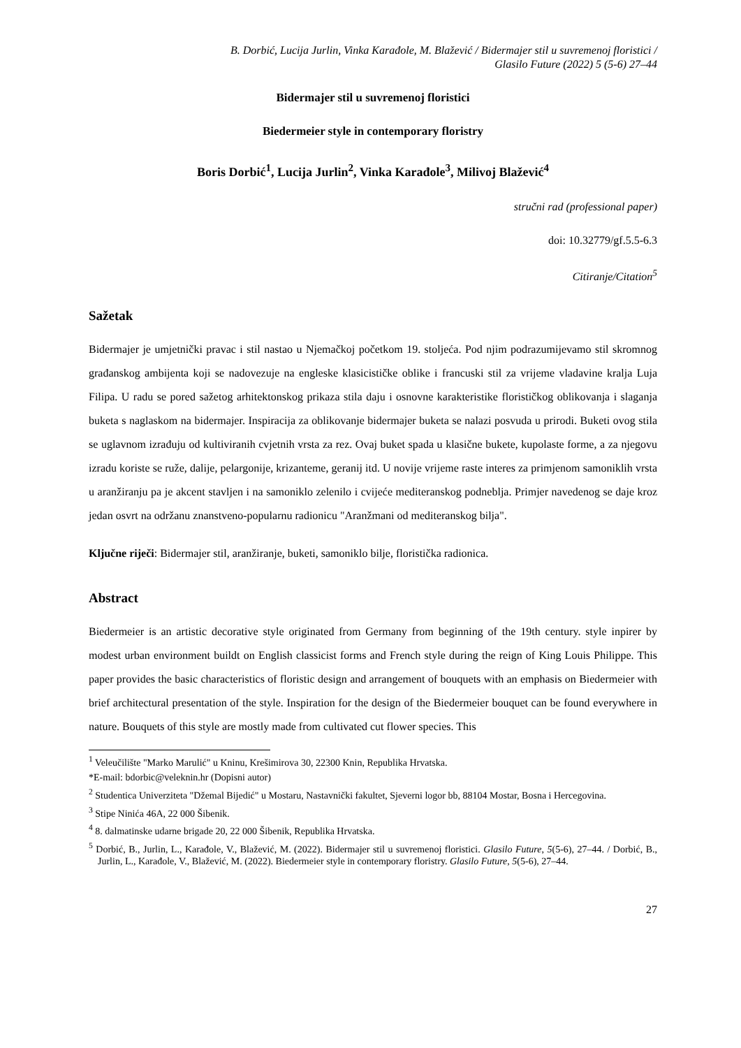B. Dorbić, Lucija Jurlin, Vinka Karađole, M. Blažević / Bidermajer stil u suvremenoj floristici /
Glasilo Future (2022) 5 (5-6) 27–44
Bidermajer stil u suvremenoj floristici
Biedermeier style in contemporary floristry
Boris Dorbić<sup>1</sup>, Lucija Jurlin<sup>2</sup>, Vinka Karađole<sup>3</sup>, Milivoj Blažević<sup>4</sup>
stručni rad (professional paper)
doi: 10.32779/gf.5.5-6.3
Citiranje/Citation<sup>5</sup>
Sažetak
Bidermajer je umjetnički pravac i stil nastao u Njemačkoj početkom 19. stoljeća. Pod njim podrazumijevamo stil skromnog građanskog ambijenta koji se nadovezuje na engleske klasicističke oblike i francuski stil za vrijeme vladavine kralja Luja Filipa. U radu se pored sažetog arhitektonskog prikaza stila daju i osnovne karakteristike florističkog oblikovanja i slaganja buketa s naglaskom na bidermajer. Inspiracija za oblikovanje bidermajer buketa se nalazi posvuda u prirodi. Buketi ovog stila se uglavnom izrađuju od kultiviranih cvjetnih vrsta za rez. Ovaj buket spada u klasične bukete, kupolaste forme, a za njegovu izradu koriste se ruže, dalije, pelargonije, krizanteme, geranij itd. U novije vrijeme raste interes za primjenom samoniklih vrsta u aranžiranju pa je akcent stavljen i na samoniklo zelenilo i cvijeće mediteranskog podneblja. Primjer navedenog se daje kroz jedan osvrt na održanu znanstveno-popularnu radionicu "Aranžmani od mediteranskog bilja".
Ključne riječi: Bidermajer stil, aranžiranje, buketi, samoniklo bilje, floristička radionica.
Abstract
Biedermeier is an artistic decorative style originated from Germany from beginning of the 19th century. style inpirer by modest urban environment buildt on English classicist forms and French style during the reign of King Louis Philippe. This paper provides the basic characteristics of floristic design and arrangement of bouquets with an emphasis on Biedermeier with brief architectural presentation of the style. Inspiration for the design of the Biedermeier bouquet can be found everywhere in nature. Bouquets of this style are mostly made from cultivated cut flower species. This
<sup>1</sup> Veleučilište "Marko Marulić" u Kninu, Krešimirova 30, 22300 Knin, Republika Hrvatska.
*E-mail: bdorbic@veleknin.hr (Dopisni autor)
<sup>2</sup> Studentica Univerziteta "Džemal Bijedić" u Mostaru, Nastavnički fakultet, Sjeverni logor bb, 88104 Mostar, Bosna i Hercegovina.
<sup>3</sup> Stipe Ninića 46A, 22 000 Šibenik.
<sup>4</sup> 8. dalmatinske udarne brigade 20, 22 000 Šibenik, Republika Hrvatska.
<sup>5</sup> Dorbić, B., Jurlin, L., Karađole, V., Blažević, M. (2022). Bidermajer stil u suvremenoj floristici. Glasilo Future, 5(5-6), 27–44. / Dorbić, B., Jurlin, L., Karađole, V., Blažević, M. (2022). Biedermeier style in contemporary floristry. Glasilo Future, 5(5-6), 27–44.
27